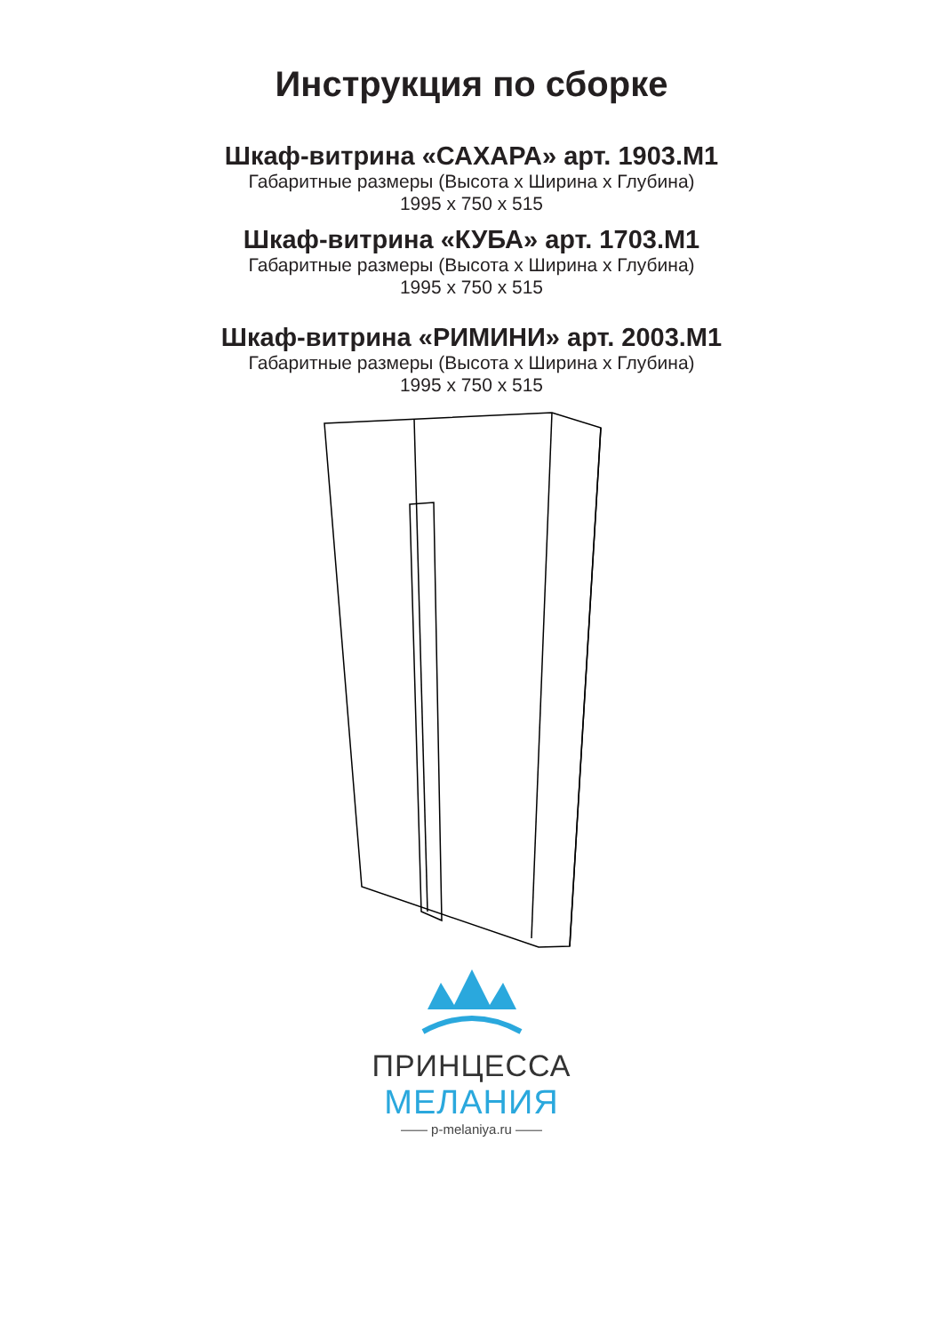Инструкция по сборке
Шкаф-витрина «САХАРА» арт. 1903.М1
Габаритные размеры (Высота х Ширина х Глубина)
1995 х 750 х 515
Шкаф-витрина «КУБА» арт. 1703.М1
Габаритные размеры (Высота х Ширина х Глубина)
1995 х 750 х 515
Шкаф-витрина «РИМИНИ» арт. 2003.М1
Габаритные размеры (Высота х Ширина х Глубина)
1995 х 750 х 515
ПРИНЦЕССА
МЕЛАНИЯ
—— p-melaniya.ru ——